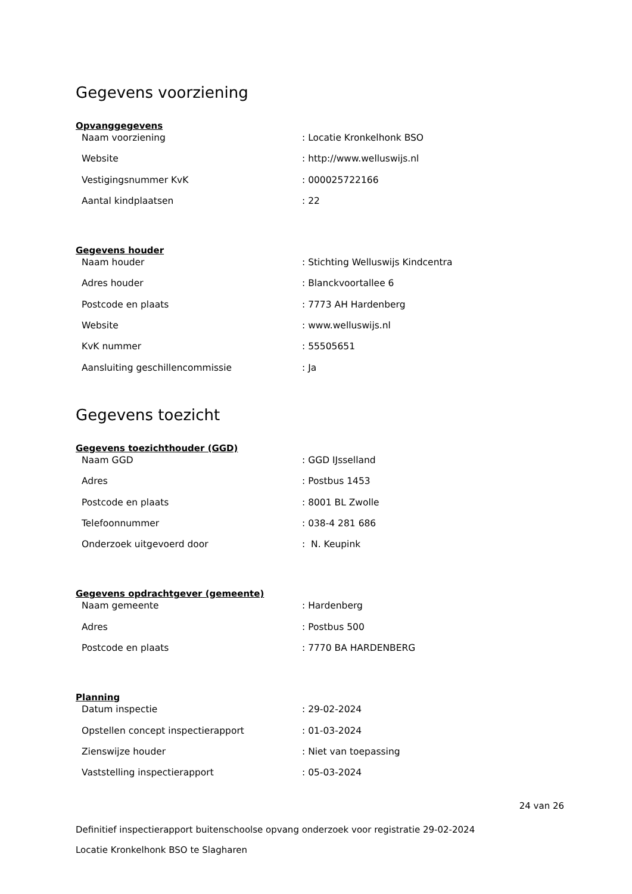Gegevens voorziening
Opvanggegevens
| Naam voorziening | : Locatie Kronkelhonk BSO |
| Website | : http://www.welluswijs.nl |
| Vestigingsnummer KvK | : 000025722166 |
| Aantal kindplaatsen | : 22 |
Gegevens houder
| Naam houder | : Stichting Welluswijs Kindcentra |
| Adres houder | : Blanckvoortallee 6 |
| Postcode en plaats | : 7773 AH Hardenberg |
| Website | : www.welluswijs.nl |
| KvK nummer | : 55505651 |
| Aansluiting geschillencommissie | : Ja |
Gegevens toezicht
Gegevens toezichthouder (GGD)
| Naam GGD | : GGD IJsselland |
| Adres | : Postbus 1453 |
| Postcode en plaats | : 8001 BL Zwolle |
| Telefoonnummer | : 038-4 281 686 |
| Onderzoek uitgevoerd door | : N. Keupink |
Gegevens opdrachtgever (gemeente)
| Naam gemeente | : Hardenberg |
| Adres | : Postbus 500 |
| Postcode en plaats | : 7770 BA HARDENBERG |
Planning
| Datum inspectie | : 29-02-2024 |
| Opstellen concept inspectierapport | : 01-03-2024 |
| Zienswijze houder | : Niet van toepassing |
| Vaststelling inspectierapport | : 05-03-2024 |
24 van 26
Definitief inspectierapport buitenschoolse opvang onderzoek voor registratie 29-02-2024
Locatie Kronkelhonk BSO te Slagharen